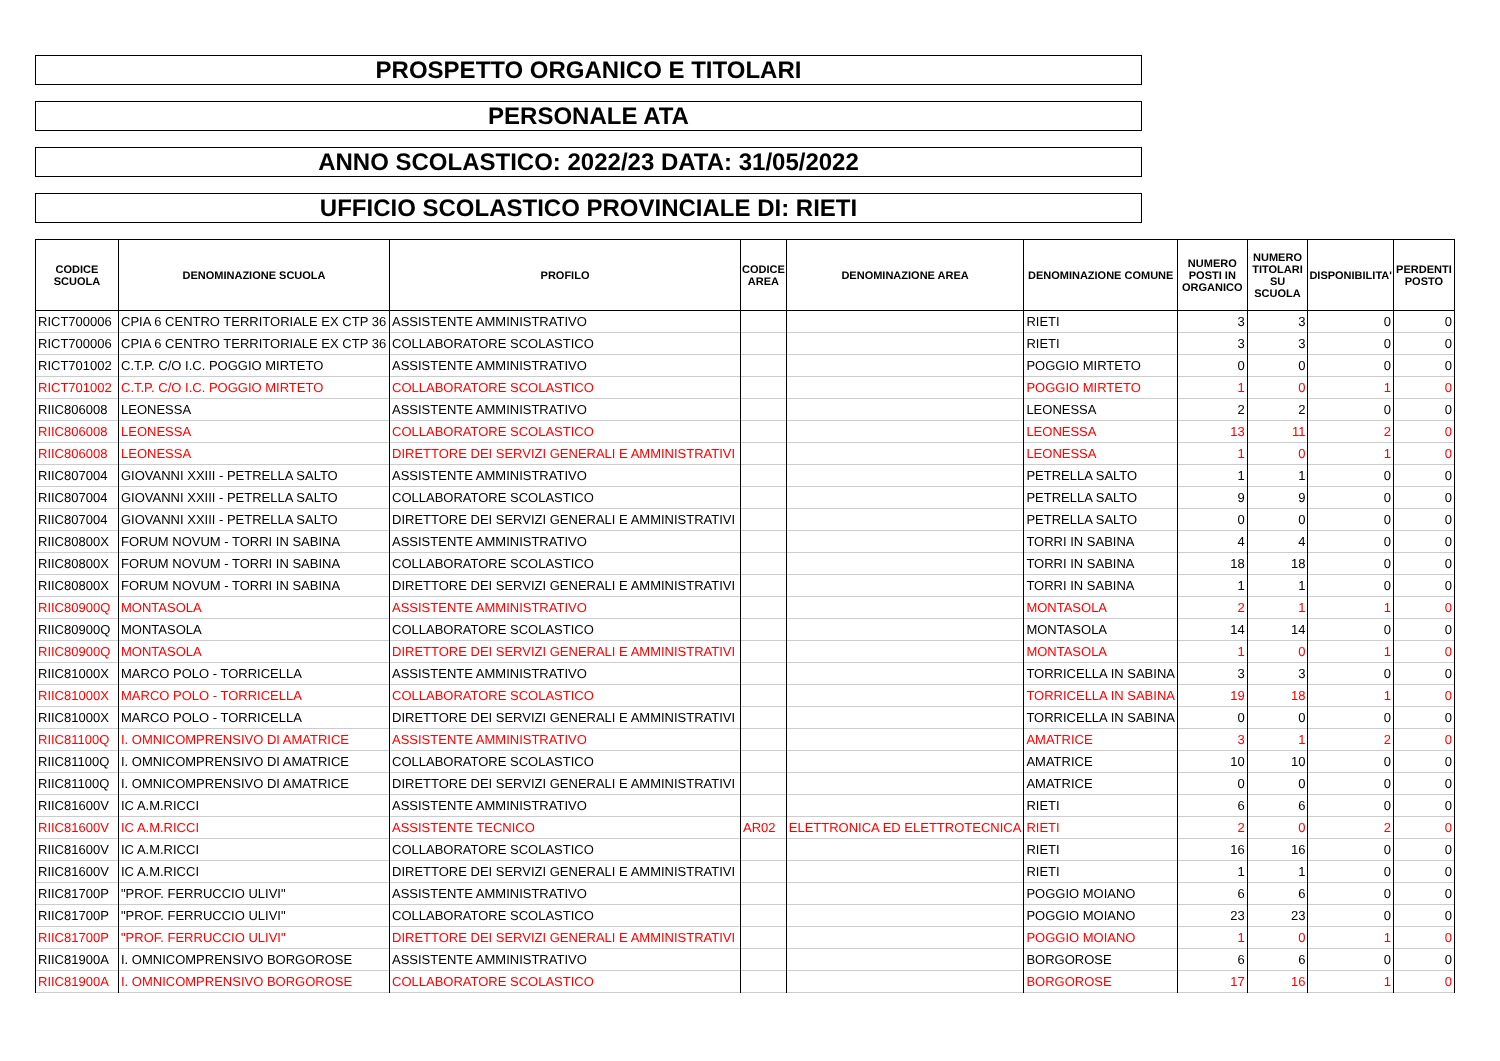PROSPETTO ORGANICO E TITOLARI
PERSONALE ATA
ANNO SCOLASTICO: 2022/23 DATA: 31/05/2022
UFFICIO SCOLASTICO PROVINCIALE DI: RIETI
| CODICE SCUOLA | DENOMINAZIONE SCUOLA | PROFILO | CODICE AREA | DENOMINAZIONE AREA | DENOMINAZIONE COMUNE | NUMERO POSTI IN ORGANICO | NUMERO TITOLARI SU SCUOLA | DISPONIBILITA' | PERDENTI POSTO |
| --- | --- | --- | --- | --- | --- | --- | --- | --- | --- |
| RICT700006 | CPIA 6 CENTRO TERRITORIALE EX CTP 36 | ASSISTENTE AMMINISTRATIVO | | | RIETI | 3 | 3 | 0 | 0 |
| RICT700006 | CPIA 6 CENTRO TERRITORIALE EX CTP 36 | COLLABORATORE SCOLASTICO | | | RIETI | 3 | 3 | 0 | 0 |
| RICT701002 | C.T.P. C/O I.C. POGGIO MIRTETO | ASSISTENTE AMMINISTRATIVO | | | POGGIO MIRTETO | 0 | 0 | 0 | 0 |
| RICT701002 | C.T.P. C/O I.C. POGGIO MIRTETO | COLLABORATORE SCOLASTICO | | | POGGIO MIRTETO | 1 | 0 | 1 | 0 |
| RIIC806008 | LEONESSA | ASSISTENTE AMMINISTRATIVO | | | LEONESSA | 2 | 2 | 0 | 0 |
| RIIC806008 | LEONESSA | COLLABORATORE SCOLASTICO | | | LEONESSA | 13 | 11 | 2 | 0 |
| RIIC806008 | LEONESSA | DIRETTORE DEI SERVIZI GENERALI E AMMINISTRATIVI | | | LEONESSA | 1 | 0 | 1 | 0 |
| RIIC807004 | GIOVANNI XXIII - PETRELLA SALTO | ASSISTENTE AMMINISTRATIVO | | | PETRELLA SALTO | 1 | 1 | 0 | 0 |
| RIIC807004 | GIOVANNI XXIII - PETRELLA SALTO | COLLABORATORE SCOLASTICO | | | PETRELLA SALTO | 9 | 9 | 0 | 0 |
| RIIC807004 | GIOVANNI XXIII - PETRELLA SALTO | DIRETTORE DEI SERVIZI GENERALI E AMMINISTRATIVI | | | PETRELLA SALTO | 0 | 0 | 0 | 0 |
| RIIC80800X | FORUM NOVUM - TORRI IN SABINA | ASSISTENTE AMMINISTRATIVO | | | TORRI IN SABINA | 4 | 4 | 0 | 0 |
| RIIC80800X | FORUM NOVUM - TORRI IN SABINA | COLLABORATORE SCOLASTICO | | | TORRI IN SABINA | 18 | 18 | 0 | 0 |
| RIIC80800X | FORUM NOVUM - TORRI IN SABINA | DIRETTORE DEI SERVIZI GENERALI E AMMINISTRATIVI | | | TORRI IN SABINA | 1 | 1 | 0 | 0 |
| RIIC80900Q | MONTASOLA | ASSISTENTE AMMINISTRATIVO | | | MONTASOLA | 2 | 1 | 1 | 0 |
| RIIC80900Q | MONTASOLA | COLLABORATORE SCOLASTICO | | | MONTASOLA | 14 | 14 | 0 | 0 |
| RIIC80900Q | MONTASOLA | DIRETTORE DEI SERVIZI GENERALI E AMMINISTRATIVI | | | MONTASOLA | 1 | 0 | 1 | 0 |
| RIIC81000X | MARCO POLO - TORRICELLA | ASSISTENTE AMMINISTRATIVO | | | TORRICELLA IN SABINA | 3 | 3 | 0 | 0 |
| RIIC81000X | MARCO POLO - TORRICELLA | COLLABORATORE SCOLASTICO | | | TORRICELLA IN SABINA | 19 | 18 | 1 | 0 |
| RIIC81000X | MARCO POLO - TORRICELLA | DIRETTORE DEI SERVIZI GENERALI E AMMINISTRATIVI | | | TORRICELLA IN SABINA | 0 | 0 | 0 | 0 |
| RIIC81100Q | I. OMNICOMPRENSIVO DI AMATRICE | ASSISTENTE AMMINISTRATIVO | | | AMATRICE | 3 | 1 | 2 | 0 |
| RIIC81100Q | I. OMNICOMPRENSIVO DI AMATRICE | COLLABORATORE SCOLASTICO | | | AMATRICE | 10 | 10 | 0 | 0 |
| RIIC81100Q | I. OMNICOMPRENSIVO DI AMATRICE | DIRETTORE DEI SERVIZI GENERALI E AMMINISTRATIVI | | | AMATRICE | 0 | 0 | 0 | 0 |
| RIIC81600V | IC A.M.RICCI | ASSISTENTE AMMINISTRATIVO | | | RIETI | 6 | 6 | 0 | 0 |
| RIIC81600V | IC A.M.RICCI | ASSISTENTE TECNICO | AR02 | ELETTRONICA ED ELETTROTECNICA | RIETI | 2 | 0 | 2 | 0 |
| RIIC81600V | IC A.M.RICCI | COLLABORATORE SCOLASTICO | | | RIETI | 16 | 16 | 0 | 0 |
| RIIC81600V | IC A.M.RICCI | DIRETTORE DEI SERVIZI GENERALI E AMMINISTRATIVI | | | RIETI | 1 | 1 | 0 | 0 |
| RIIC81700P | "PROF. FERRUCCIO ULIVI" | ASSISTENTE AMMINISTRATIVO | | | POGGIO MOIANO | 6 | 6 | 0 | 0 |
| RIIC81700P | "PROF. FERRUCCIO ULIVI" | COLLABORATORE SCOLASTICO | | | POGGIO MOIANO | 23 | 23 | 0 | 0 |
| RIIC81700P | "PROF. FERRUCCIO ULIVI" | DIRETTORE DEI SERVIZI GENERALI E AMMINISTRATIVI | | | POGGIO MOIANO | 1 | 0 | 1 | 0 |
| RIIC81900A | I. OMNICOMPRENSIVO BORGOROSE | ASSISTENTE AMMINISTRATIVO | | | BORGOROSE | 6 | 6 | 0 | 0 |
| RIIC81900A | I. OMNICOMPRENSIVO BORGOROSE | COLLABORATORE SCOLASTICO | | | BORGOROSE | 17 | 16 | 1 | 0 |